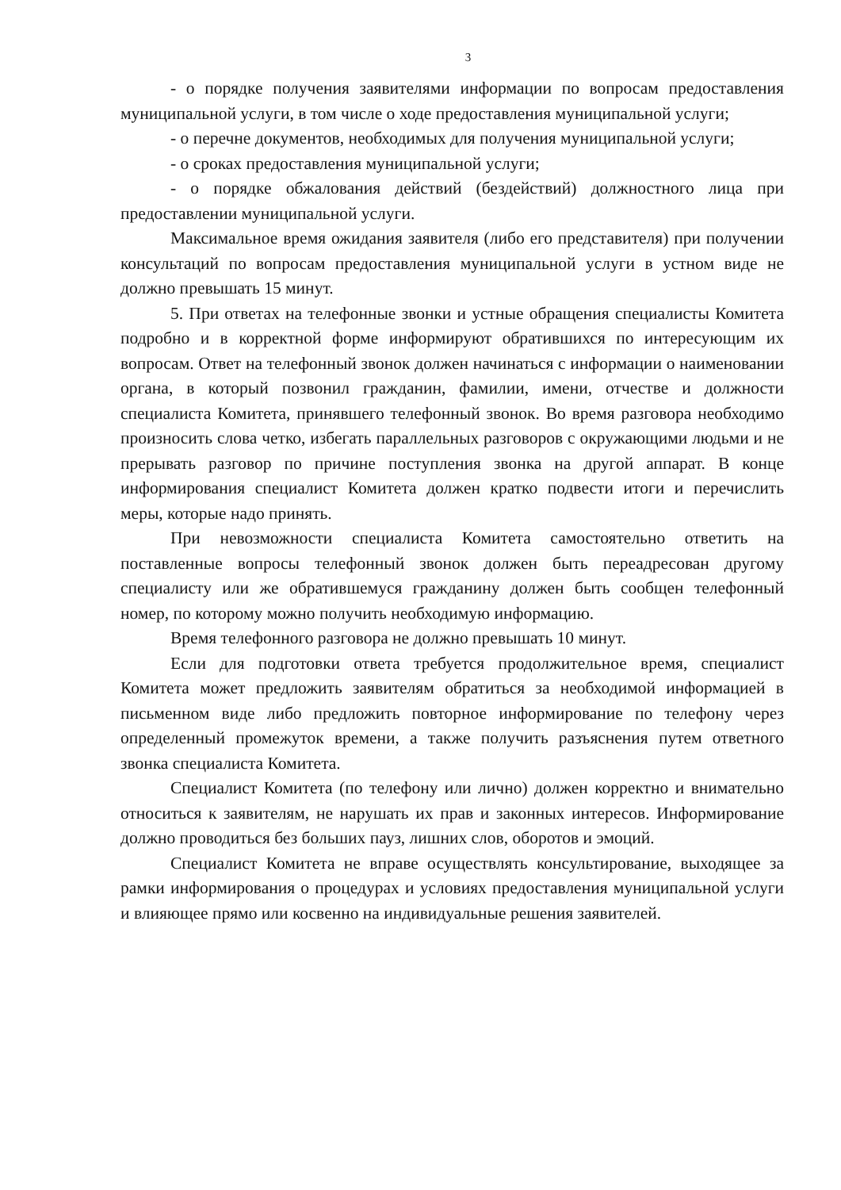3
- о порядке получения заявителями информации по вопросам предоставления муниципальной услуги, в том числе о ходе предоставления муниципальной услуги;
- о перечне документов, необходимых для получения муниципальной услуги;
- о сроках предоставления муниципальной услуги;
- о порядке обжалования действий (бездействий) должностного лица при предоставлении муниципальной услуги.
Максимальное время ожидания заявителя (либо его представителя) при получении консультаций по вопросам предоставления муниципальной услуги в устном виде не должно превышать 15 минут.
5. При ответах на телефонные звонки и устные обращения специалисты Комитета подробно и в корректной форме информируют обратившихся по интересующим их вопросам. Ответ на телефонный звонок должен начинаться с информации о наименовании органа, в который позвонил гражданин, фамилии, имени, отчестве и должности специалиста Комитета, принявшего телефонный звонок. Во время разговора необходимо произносить слова четко, избегать параллельных разговоров с окружающими людьми и не прерывать разговор по причине поступления звонка на другой аппарат. В конце информирования специалист Комитета должен кратко подвести итоги и перечислить меры, которые надо принять.
При невозможности специалиста Комитета самостоятельно ответить на поставленные вопросы телефонный звонок должен быть переадресован другому специалисту или же обратившемуся гражданину должен быть сообщен телефонный номер, по которому можно получить необходимую информацию.
Время телефонного разговора не должно превышать 10 минут.
Если для подготовки ответа требуется продолжительное время, специалист Комитета может предложить заявителям обратиться за необходимой информацией в письменном виде либо предложить повторное информирование по телефону через определенный промежуток времени, а также получить разъяснения путем ответного звонка специалиста Комитета.
Специалист Комитета (по телефону или лично) должен корректно и внимательно относиться к заявителям, не нарушать их прав и законных интересов. Информирование должно проводиться без больших пауз, лишних слов, оборотов и эмоций.
Специалист Комитета не вправе осуществлять консультирование, выходящее за рамки информирования о процедурах и условиях предоставления муниципальной услуги и влияющее прямо или косвенно на индивидуальные решения заявителей.